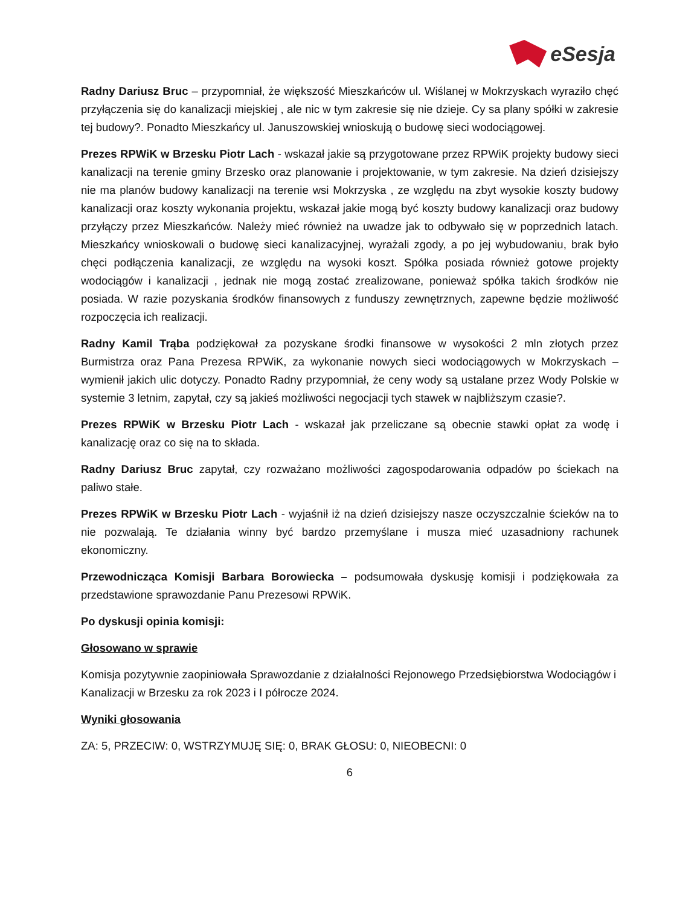eSesja
Radny Dariusz Bruc – przypomniał, że większość Mieszkańców ul. Wiślanej w Mokrzyskach wyraziło chęć przyłączenia się do kanalizacji miejskiej , ale nic w tym zakresie się nie dzieje. Cy sa plany spółki w zakresie tej budowy?. Ponadto Mieszkańcy ul. Januszowskiej wnioskują o budowę sieci wodociągowej.
Prezes RPWiK w Brzesku Piotr Lach - wskazał jakie są przygotowane przez RPWiK projekty budowy sieci kanalizacji na terenie gminy Brzesko oraz planowanie i projektowanie, w tym zakresie. Na dzień dzisiejszy nie ma planów budowy kanalizacji na terenie wsi Mokrzyska , ze względu na zbyt wysokie koszty budowy kanalizacji oraz koszty wykonania projektu, wskazał jakie mogą być koszty budowy kanalizacji oraz budowy przyłączy przez Mieszkańców. Należy mieć również na uwadze jak to odbywało się w poprzednich latach. Mieszkańcy wnioskowali o budowę sieci kanalizacyjnej, wyrażali zgody, a po jej wybudowaniu, brak było chęci podłączenia kanalizacji, ze względu na wysoki koszt. Spółka posiada również gotowe projekty wodociągów i kanalizacji , jednak nie mogą zostać zrealizowane, ponieważ spółka takich środków nie posiada. W razie pozyskania środków finansowych z funduszy zewnętrznych, zapewne będzie możliwość rozpoczęcia ich realizacji.
Radny Kamil Trąba podziękował za pozyskane środki finansowe w wysokości 2 mln złotych przez Burmistrza oraz Pana Prezesa RPWiK, za wykonanie nowych sieci wodociągowych w Mokrzyskach – wymienił jakich ulic dotyczy. Ponadto Radny przypomniał, że ceny wody są ustalane przez Wody Polskie w systemie 3 letnim, zapytał, czy są jakieś możliwości negocjacji tych stawek w najbliższym czasie?.
Prezes RPWiK w Brzesku Piotr Lach - wskazał jak przeliczane są obecnie stawki opłat za wodę i kanalizację oraz co się na to składa.
Radny Dariusz Bruc zapytał, czy rozważano możliwości zagospodarowania odpadów po ściekach na paliwo stałe.
Prezes RPWiK w Brzesku Piotr Lach - wyjaśnił iż na dzień dzisiejszy nasze oczyszczalnie ścieków na to nie pozwalają. Te działania winny być bardzo przemyślane i musza mieć uzasadniony rachunek ekonomiczny.
Przewodnicząca Komisji Barbara Borowiecka – podsumowała dyskusję komisji i podziękowała za przedstawione sprawozdanie Panu Prezesowi RPWiK.
Po dyskusji opinia komisji:
Głosowano w sprawie
Komisja pozytywnie zaopiniowała Sprawozdanie z działalności Rejonowego Przedsiębiorstwa Wodociągów i Kanalizacji w Brzesku za rok 2023 i I półrocze 2024.
Wyniki głosowania
ZA: 5, PRZECIW: 0, WSTRZYMUJĘ SIĘ: 0, BRAK GŁOSU: 0, NIEOBECNI: 0
6